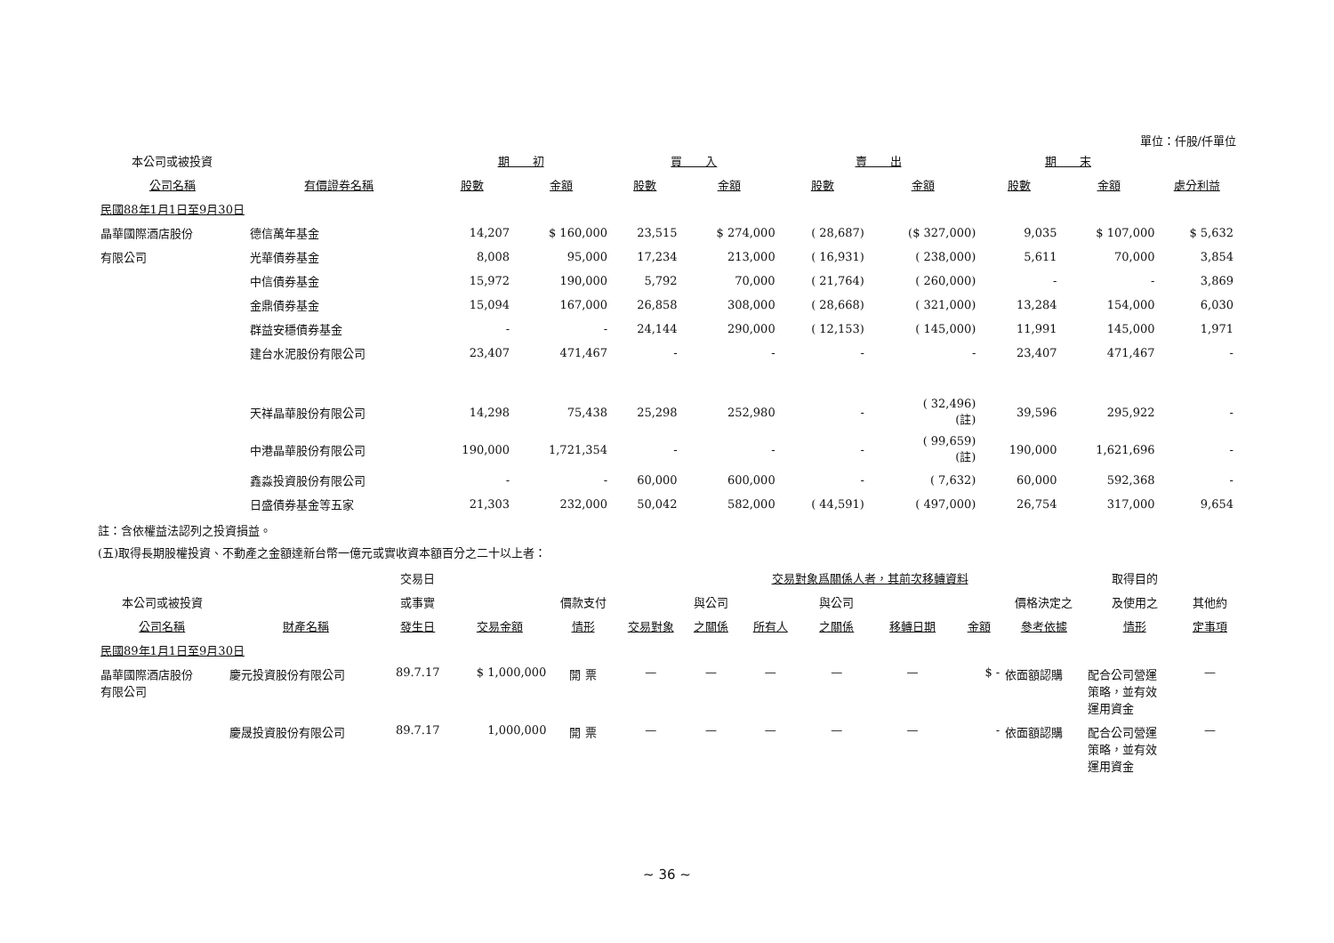單位：仟股/仟單位
| 本公司或被投資 | | 期 初 | | 買 入 | | 賣 出 | | 期 末 | | |
| --- | --- | --- | --- | --- | --- | --- | --- | --- | --- | --- |
| 公司名稱 | 有價證券名稱 | 股數 | 金額 | 股數 | 金額 | 股數 | 金額 | 股數 | 金額 | 處分利益 |
| 民國88年1月1日至9月30日 | | | | | | | | | | |
| 晶華國際酒店股份 | 德信萬年基金 | 14,207 | $ 160,000 | 23,515 | $ 274,000 | ( 28,687) | ($ 327,000) | 9,035 | $ 107,000 | $ 5,632 |
| 有限公司 | 光華債券基金 | 8,008 | 95,000 | 17,234 | 213,000 | ( 16,931) | ( 238,000) | 5,611 | 70,000 | 3,854 |
| | 中信債券基金 | 15,972 | 190,000 | 5,792 | 70,000 | ( 21,764) | ( 260,000) | - | - | 3,869 |
| | 金鼎債券基金 | 15,094 | 167,000 | 26,858 | 308,000 | ( 28,668) | ( 321,000) | 13,284 | 154,000 | 6,030 |
| | 群益安穩債券基金 | - | - | 24,144 | 290,000 | ( 12,153) | ( 145,000) | 11,991 | 145,000 | 1,971 |
| | 建台水泥股份有限公司 | 23,407 | 471,467 | - | - | - | - | 23,407 | 471,467 | - |
| | 天祥晶華股份有限公司 | 14,298 | 75,438 | 25,298 | 252,980 | - | ( 32,496) (註) | 39,596 | 295,922 | - |
| | 中港晶華股份有限公司 | 190,000 | 1,721,354 | - | - | - | ( 99,659) (註) | 190,000 | 1,621,696 | - |
| | 鑫淼投資股份有限公司 | - | - | 60,000 | 600,000 | - | ( 7,632) | 60,000 | 592,368 | - |
| | 日盛債券基金等五家 | 21,303 | 232,000 | 50,042 | 582,000 | ( 44,591) | ( 497,000) | 26,754 | 317,000 | 9,654 |
註：含依權益法認列之投資損益。
(五)取得長期股權投資、不動產之金額達新台幣一億元或實收資本額百分之二十以上者：
| | | 交易日 | | | | | 交易對象爲關係人者，其前次移轉資料 | | | | | 取得目的 | |
| --- | --- | --- | --- | --- | --- | --- | --- | --- | --- | --- | --- | --- | --- |
| 本公司或被投資 | | 或事實 | | 價款支付 | | 與公司 | | 與公司 | | | 價格決定之 | 及使用之 | 其他約 |
| 公司名稱 | 財產名稱 | 發生日 | 交易金額 | 情形 | 交易對象 | 之關係 | 所有人 | 之關係 | 移轉日期 | 金額 | 參考依據 | 情形 | 定事項 |
| 民國89年1月1日至9月30日 | | | | | | | | | | | | | |
| 晶華國際酒店股份 有限公司 | 慶元投資股份有限公司 | 89.7.17 | $ 1,000,000 | 開 票 | — | — | — | — | — | $ - | 依面額認購 | 配合公司營運 策略，並有效 運用資金 | — |
| | 慶晟投資股份有限公司 | 89.7.17 | 1,000,000 | 開 票 | — | — | — | — | — | - | 依面額認購 | 配合公司營運 策略，並有效 運用資金 | — |
~ 36 ~